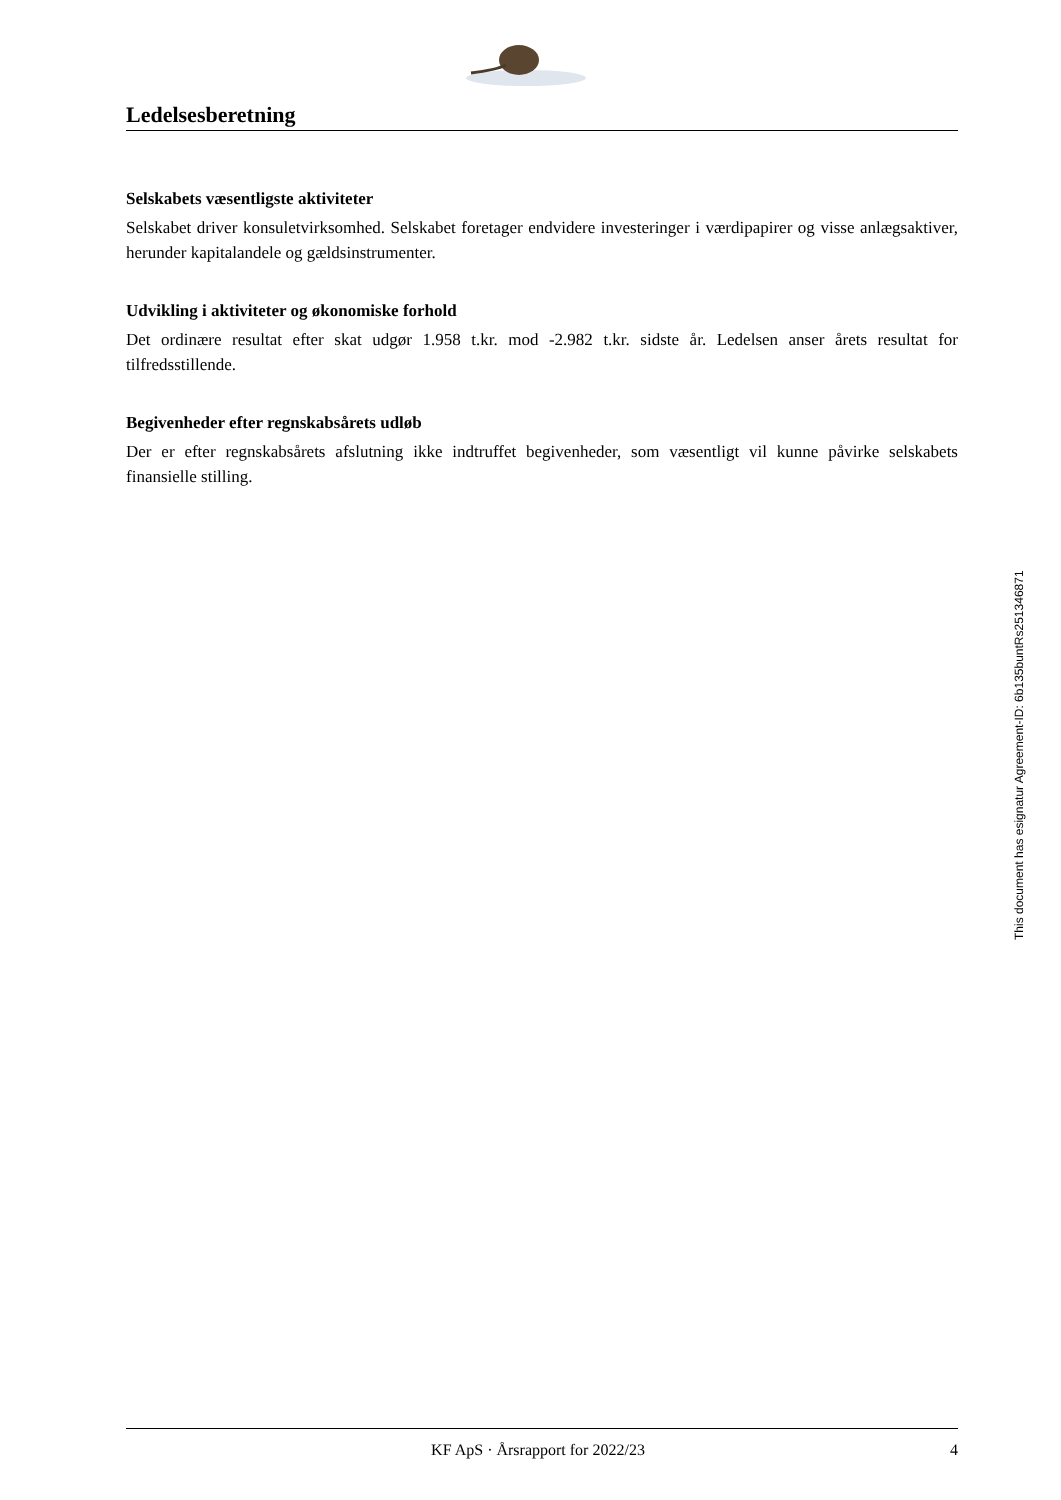Ledelsesberetning
Selskabets væsentligste aktiviteter
Selskabet driver konsuletvirksomhed. Selskabet foretager endvidere investeringer i værdipapirer og visse anlægsaktiver, herunder kapitalandele og gældsinstrumenter.
Udvikling i aktiviteter og økonomiske forhold
Det ordinære resultat efter skat udgør 1.958 t.kr. mod -2.982 t.kr. sidste år. Ledelsen anser årets resultat for tilfredsstillende.
Begivenheder efter regnskabsårets udløb
Der er efter regnskabsårets afslutning ikke indtruffet begivenheder, som væsentligt vil kunne påvirke selskabets finansielle stilling.
This document has esignatur Agreement-ID: 6b135buntRs251346871
KF ApS · Årsrapport for 2022/23 4